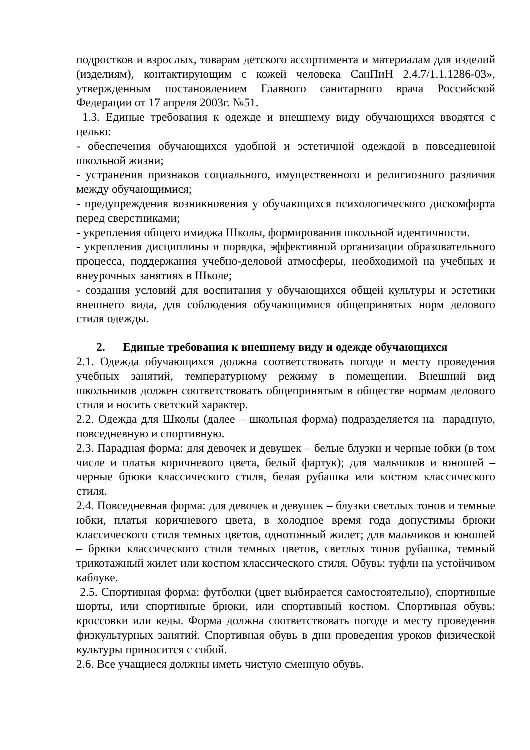подростков и взрослых, товарам детского ассортимента и материалам для изделий (изделиям), контактирующим с кожей человека СанПиН 2.4.7/1.1.1286-03», утвержденным постановлением Главного санитарного врача Российской Федерации от 17 апреля 2003г. №51.
1.3. Единые требования к одежде и внешнему виду обучающихся вводятся с целью:
- обеспечения обучающихся удобной и эстетичной одеждой в повседневной школьной жизни;
- устранения признаков социального, имущественного и религиозного различия между обучающимися;
- предупреждения возникновения у обучающихся психологического дискомфорта перед сверстниками;
- укрепления общего имиджа Школы, формирования школьной идентичности.
- укрепления дисциплины и порядка, эффективной организации образовательного процесса, поддержания учебно-деловой атмосферы, необходимой на учебных и внеурочных занятиях в Школе;
- создания условий для воспитания у обучающихся общей культуры и эстетики внешнего вида, для соблюдения обучающимися общепринятых норм делового стиля одежды.
2. Единые требования к внешнему виду и одежде обучающихся
2.1. Одежда обучающихся должна соответствовать погоде и месту проведения учебных занятий, температурному режиму в помещении. Внешний вид школьников должен соответствовать общепринятым в обществе нормам делового стиля и носить светский характер.
2.2. Одежда для Школы (далее – школьная форма) подразделяется на парадную, повседневную и спортивную.
2.3. Парадная форма: для девочек и девушек – белые блузки и черные юбки (в том числе и платья коричневого цвета, белый фартук); для мальчиков и юношей – черные брюки классического стиля, белая рубашка или костюм классического стиля.
2.4. Повседневная форма: для девочек и девушек – блузки светлых тонов и темные юбки, платья коричневого цвета, в холодное время года допустимы брюки классического стиля темных цветов, однотонный жилет; для мальчиков и юношей – брюки классического стиля темных цветов, светлых тонов рубашка, темный трикотажный жилет или костюм классического стиля. Обувь: туфли на устойчивом каблуке.
2.5. Спортивная форма: футболки (цвет выбирается самостоятельно), спортивные шорты, или спортивные брюки, или спортивный костюм. Спортивная обувь: кроссовки или кеды. Форма должна соответствовать погоде и месту проведения физкультурных занятий. Спортивная обувь в дни проведения уроков физической культуры приносится с собой.
2.6. Все учащиеся должны иметь чистую сменную обувь.